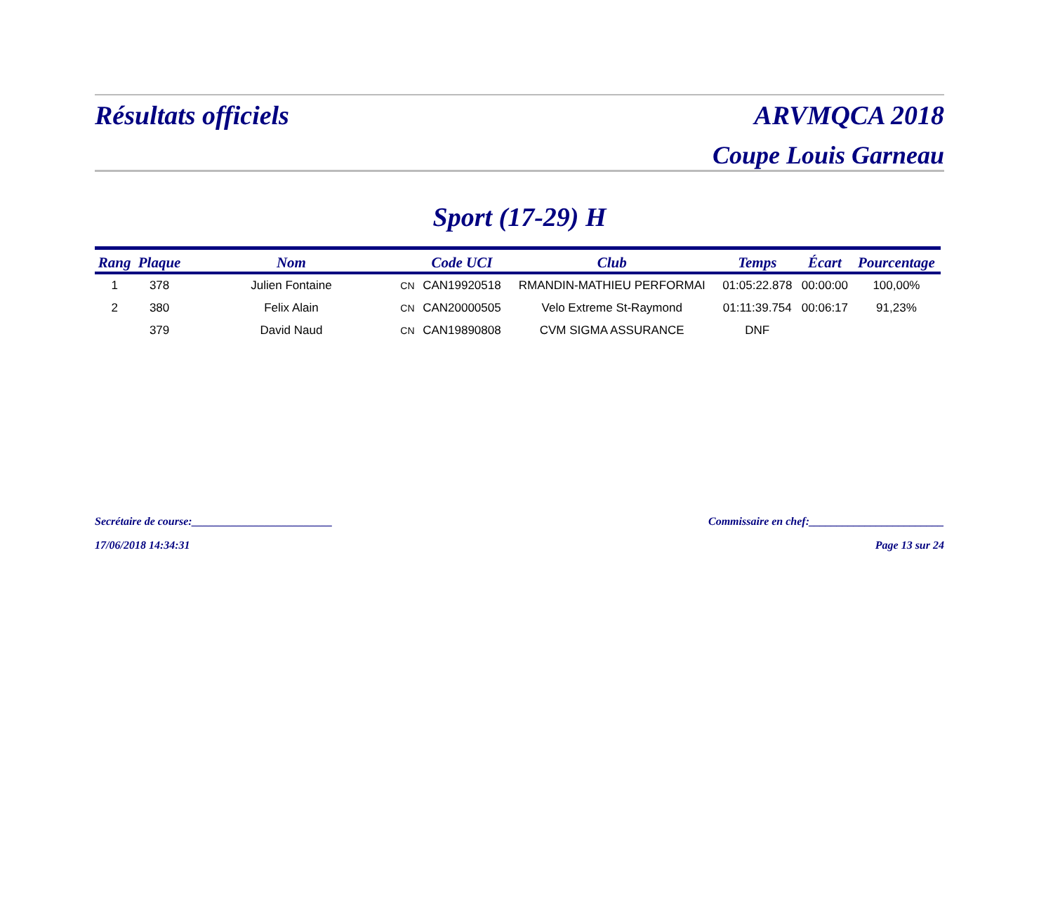Résultats officiels ARVMQCA 2018
Coupe Louis Garneau
Sport (17-29) H
| Rang | Plaque | Nom | | Code UCI | Club | Temps | Écart | Pourcentage |
| --- | --- | --- | --- | --- | --- | --- | --- | --- |
| 1 | 378 | Julien Fontaine | CN | CAN19920518 | RMANDIN-MATHIEU PERFORMAI | 01:05:22.878 | 00:00:00 | 100,00% |
| 2 | 380 | Felix Alain | CN | CAN20000505 | Velo Extreme St-Raymond | 01:11:39.754 | 00:06:17 | 91,23% |
| | 379 | David Naud | CN | CAN19890808 | CVM SIGMA ASSURANCE | DNF | | |
Secrétaire de course:_________________________ Commissaire en chef:________________________
17/06/2018 14:34:31 Page 13 sur 24